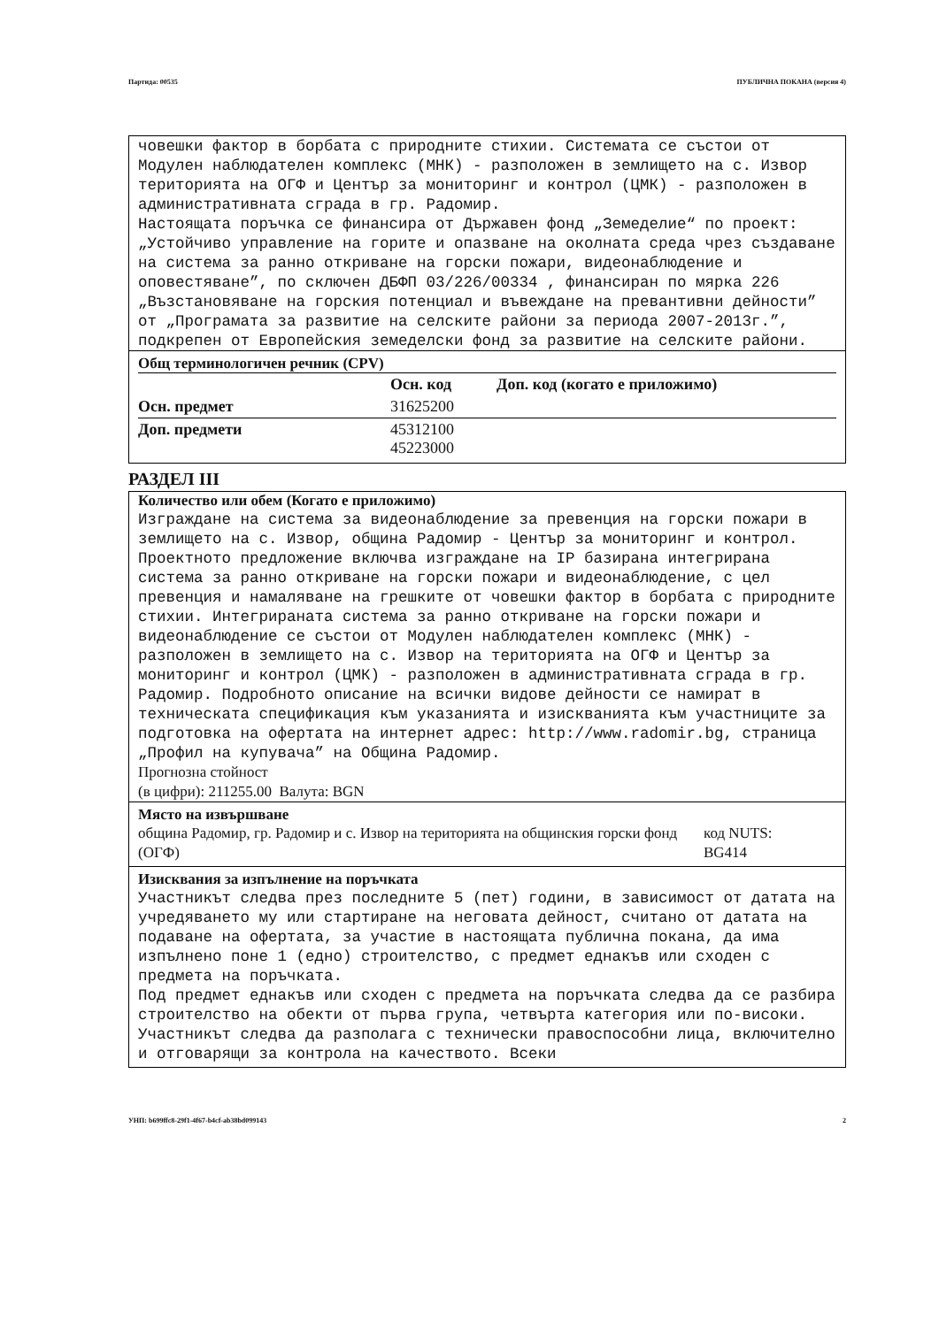Партида: 00535 ПУБЛИЧНА ПОКАНА (версия 4)
човешки фактор в борбата с природните стихии. Системата се състои от Модулен наблюдателен комплекс (МНК) - разположен в землището на с. Извор територията на ОГФ и Център за мониторинг и контрол (ЦМК) - разположен в административната сграда в гр. Радомир.
Настоящата поръчка се финансира от Държавен фонд „Земеделие“ по проект: „Устойчиво управление на горите и опазване на околната среда чрез създаване на система за ранно откриване на горски пожари, видеонаблюдение и оповестяване”, по сключен ДБФП 03/226/00334 , финансиран по мярка 226 „Възстановяване на горския потенциал и въвеждане на превантивни дейности” от „Програмата за развитие на селските райони за периода 2007-2013г.”, подкрепен от Европейския земеделски фонд за развитие на селските райони.
Общ терминологичен речник (CPV)
| | Осн. код | Доп. код (когато е приложимо) |
| --- | --- | --- |
| Осн. предмет | 31625200 | |
| Доп. предмети | 45312100 45223000 | |
РАЗДЕЛ III
Количество или обем (Когато е приложимо)
Изграждане на система за видеонаблюдение за превенция на горски пожари в землището на с. Извор, община Радомир - Център за мониторинг и контрол. Проектното предложение включва изграждане на IP базирана интегрирана система за ранно откриване на горски пожари и видеонаблюдение, с цел превенция и намаляване на грешките от човешки фактор в борбата с природните стихии. Интегрираната система за ранно откриване на горски пожари и видеонаблюдение се състои от Модулен наблюдателен комплекс (МНК) - разположен в землището на с. Извор на територията на ОГФ и Център за мониторинг и контрол (ЦМК) - разположен в административната сграда в гр. Радомир. Подробното описание на всички видове дейности се намират в техническата спецификация към указанията и изискванията към участниците за подготовка на офертата на интернет адрес: http://www.radomir.bg, страница „Профил на купувача” на Община Радомир.
Прогнозна стойност
(в цифри): 211255.00 Валута: BGN
Място на извършване
община Радомир, гр. Радомир и с. Извор на територията на общинския горски фонд (ОГФ) код NUTS:
BG414
Изисквания за изпълнение на поръчката
Участникът следва през последните 5 (пет) години, в зависимост от датата на учредяването му или стартиране на неговата дейност, считано от датата на подаване на офертата, за участие в настоящата публична покана, да има изпълнено поне 1 (едно) строителство, с предмет еднакъв или сходен с предмета на поръчката.
Под предмет еднакъв или сходен с предмета на поръчката следва да се разбира строителство на обекти от първа група, четвърта категория или по-високи.
Участникът следва да разполага с технически правоспособни лица, включително и отговарящи за контрола на качеството. Всеки
УНП: b699ffc8-29f1-4f67-b4cf-ab38bd099143 2